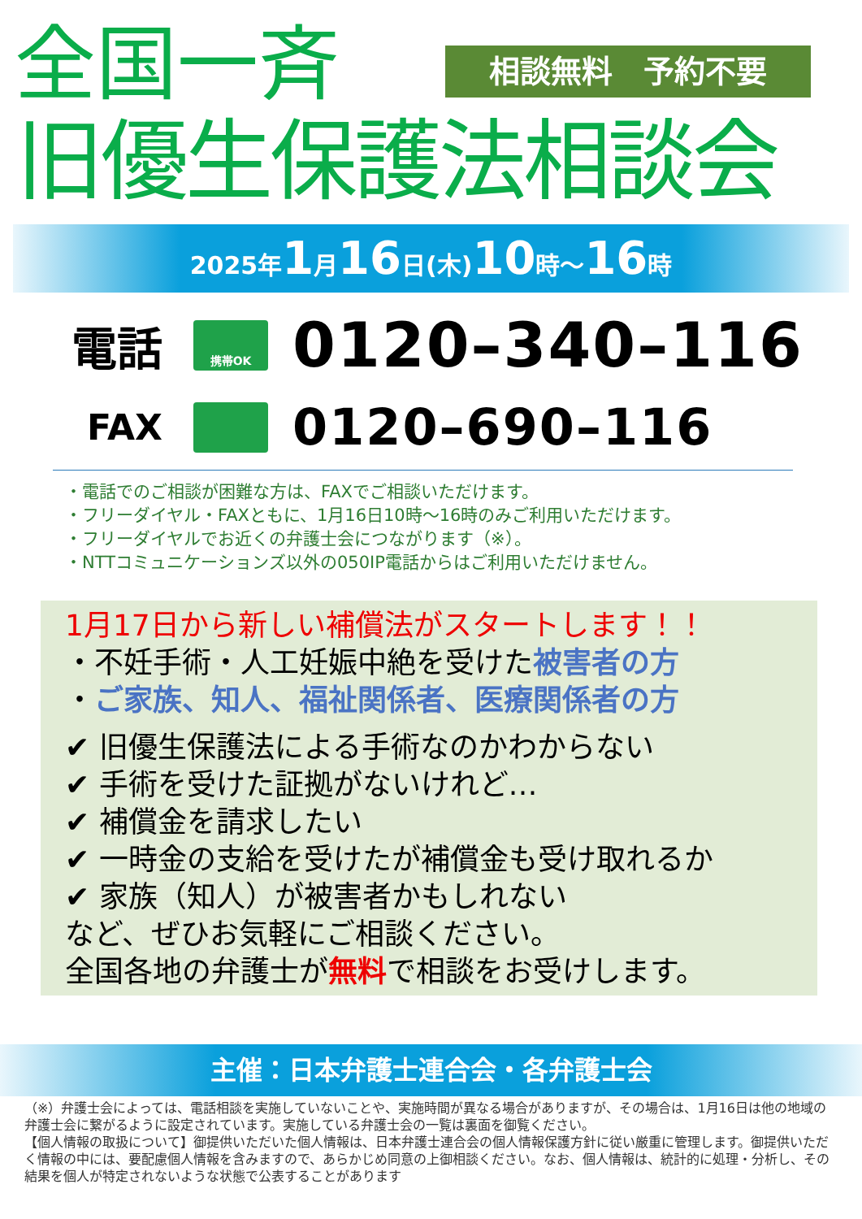全国一斉 相談無料　予約不要
旧優生保護法相談会
2025年1月16日(木)10時～16時
電話
携帯OK
0120–340–116
FAX
0120–690–116
・電話でのご相談が困難な方は、FAXでご相談いただけます。
・フリーダイヤル・FAXともに、1月16日10時～16時のみご利用いただけます。
・フリーダイヤルでお近くの弁護士会につながります（※）。
・NTTコミュニケーションズ以外の050IP電話からはご利用いただけません。
1月17日から新しい補償法がスタートします！！
・不妊手術・人工妊娠中絶を受けた被害者の方
・ご家族、知人、福祉関係者、医療関係者の方
✔ 旧優生保護法による手術なのかわからない
✔ 手術を受けた証拠がないけれど…
✔ 補償金を請求したい
✔ 一時金の支給を受けたが補償金も受け取れるか
✔ 家族（知人）が被害者かもしれない
など、ぜひお気軽にご相談ください。
全国各地の弁護士が無料で相談をお受けします。
主催：日本弁護士連合会・各弁護士会
（※）弁護士会によっては、電話相談を実施していないことや、実施時間が異なる場合がありますが、その場合は、1月16日は他の地域の弁護士会に繋がるように設定されています。実施している弁護士会の一覧は裏面を御覧ください。
【個人情報の取扱について】御提供いただいた個人情報は、日本弁護士連合会の個人情報保護方針に従い厳重に管理します。御提供いただく情報の中には、要配慮個人情報を含みますので、あらかじめ同意の上御相談ください。なお、個人情報は、統計的に処理・分析し、その結果を個人が特定されないような状態で公表することがあります